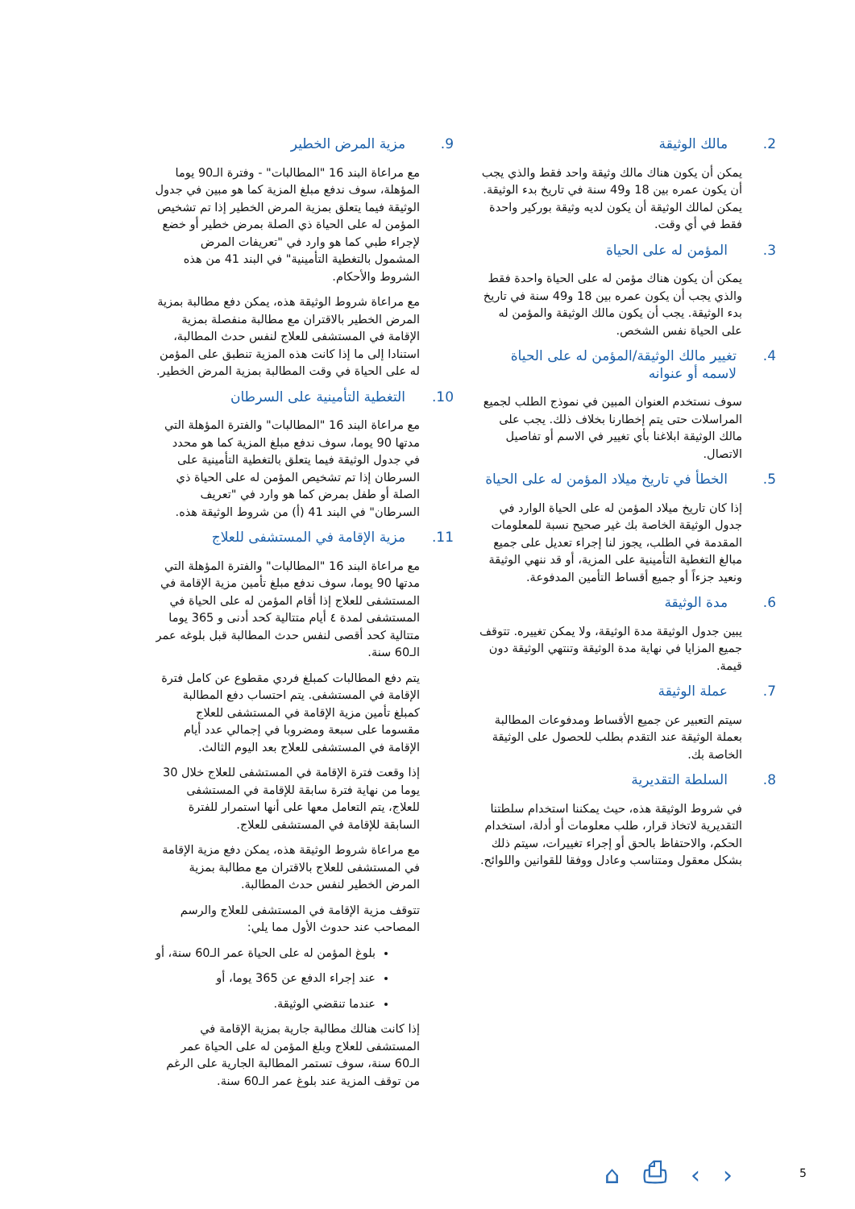2. مالك الوثيقة
يمكن أن يكون هناك مالك وثيقة واحد فقط والذي يجب أن يكون عمره بين 18 و49 سنة في تاريخ بدء الوثيقة. يمكن لمالك الوثيقة أن يكون لديه وثيقة بوركير واحدة فقط في أي وقت.
3. المؤمن له على الحياة
يمكن أن يكون هناك مؤمن له على الحياة واحدة فقط والذي يجب أن يكون عمره بين 18 و49 سنة في تاريخ بدء الوثيقة. يجب أن يكون مالك الوثيقة والمؤمن له على الحياة نفس الشخص.
4. تغيير مالك الوثيقة/المؤمن له على الحياة لاسمه أو عنوانه
سوف نستخدم العنوان المبين في نموذج الطلب لجميع المراسلات حتى يتم إخطارنا بخلاف ذلك. يجب على مالك الوثيقة ابلاغنا بأي تغيير في الاسم أو تفاصيل الاتصال.
5. الخطأ في تاريخ ميلاد المؤمن له على الحياة
إذا كان تاريخ ميلاد المؤمن له على الحياة الوارد في جدول الوثيقة الخاصة بك غير صحيح نسبة للمعلومات المقدمة في الطلب، يجوز لنا إجراء تعديل على جميع مبالغ التغطية التأمينية على المزية، أو قد ننهي الوثيقة ونعيد جزءاً أو جميع أقساط التأمين المدفوعة.
6. مدة الوثيقة
يبين جدول الوثيقة مدة الوثيقة، ولا يمكن تغييره. تتوقف جميع المزايا في نهاية مدة الوثيقة وتنتهي الوثيقة دون قيمة.
7. عملة الوثيقة
سيتم التعبير عن جميع الأقساط ومدفوعات المطالبة بعملة الوثيقة عند التقدم بطلب للحصول على الوثيقة الخاصة بك.
8. السلطة التقديرية
في شروط الوثيقة هذه، حيث يمكننا استخدام سلطتنا التقديرية لاتخاذ قرار، طلب معلومات أو أدلة، استخدام الحكم، والاحتفاظ بالحق أو إجراء تغييرات، سيتم ذلك بشكل معقول ومتناسب وعادل ووفقا للقوانين واللوائح.
9. مزية المرض الخطير
مع مراعاة البند 16 "المطالبات" - وفترة الـ90 يوما المؤهلة، سوف ندفع مبلغ المزية كما هو مبين في جدول الوثيقة فيما يتعلق بمزية المرض الخطير إذا تم تشخيص المؤمن له على الحياة ذي الصلة بمرض خطير أو خضع لإجراء طبي كما هو وارد في "تعريفات المرض المشمول بالتغطية التأمينية" في البند 41 من هذه الشروط والأحكام.
مع مراعاة شروط الوثيقة هذه، يمكن دفع مطالبة بمزية المرض الخطير بالاقتران مع مطالبة منفصلة بمزية الإقامة في المستشفى للعلاج لنفس حدث المطالبة، استنادا إلى ما إذا كانت هذه المزية تنطبق على المؤمن له على الحياة في وقت المطالبة بمزية المرض الخطير.
10. التغطية التأمينية على السرطان
مع مراعاة البند 16 "المطالبات" والفترة المؤهلة التي مدتها 90 يوما، سوف ندفع مبلغ المزية كما هو محدد في جدول الوثيقة فيما يتعلق بالتغطية التأمينية على السرطان إذا تم تشخيص المؤمن له على الحياة ذي الصلة أو طفل بمرض كما هو وارد في "تعريف السرطان" في البند 41 (أ) من شروط الوثيقة هذه.
11. مزية الإقامة في المستشفى للعلاج
مع مراعاة البند 16 "المطالبات" والفترة المؤهلة التي مدتها 90 يوما، سوف ندفع مبلغ تأمين مزية الإقامة في المستشفى للعلاج إذا أقام المؤمن له على الحياة في المستشفى لمدة ٤ أيام متتالية كحد أدنى و 365 يوما متتالية كحد أقصى لنفس حدث المطالبة قبل بلوغه عمر الـ60 سنة.
يتم دفع المطالبات كمبلغ فردي مقطوع عن كامل فترة الإقامة في المستشفى. يتم احتساب دفع المطالبة كمبلغ تأمين مزية الإقامة في المستشفى للعلاج مقسوما على سبعة ومضروبا في إجمالي عدد أيام الإقامة في المستشفى للعلاج بعد اليوم الثالث.
إذا وقعت فترة الإقامة في المستشفى للعلاج خلال 30 يوما من نهاية فترة سابقة للإقامة في المستشفى للعلاج، يتم التعامل معها على أنها استمرار للفترة السابقة للإقامة في المستشفى للعلاج.
مع مراعاة شروط الوثيقة هذه، يمكن دفع مزية الإقامة في المستشفى للعلاج بالاقتران مع مطالبة بمزية المرض الخطير لنفس حدث المطالبة.
تتوقف مزية الإقامة في المستشفى للعلاج والرسم المصاحب عند حدوث الأول مما يلي:
بلوغ المؤمن له على الحياة عمر الـ60 سنة، أو
عند إجراء الدفع عن 365 يوما، أو
عندما تنقضي الوثيقة.
إذا كانت هنالك مطالبة جارية بمزية الإقامة في المستشفى للعلاج وبلغ المؤمن له على الحياة عمر الـ60 سنة، سوف تستمر المطالبة الجارية على الرغم من توقف المزية عند بلوغ عمر الـ60 سنة.
⌂ ⎙ ‹ › 5